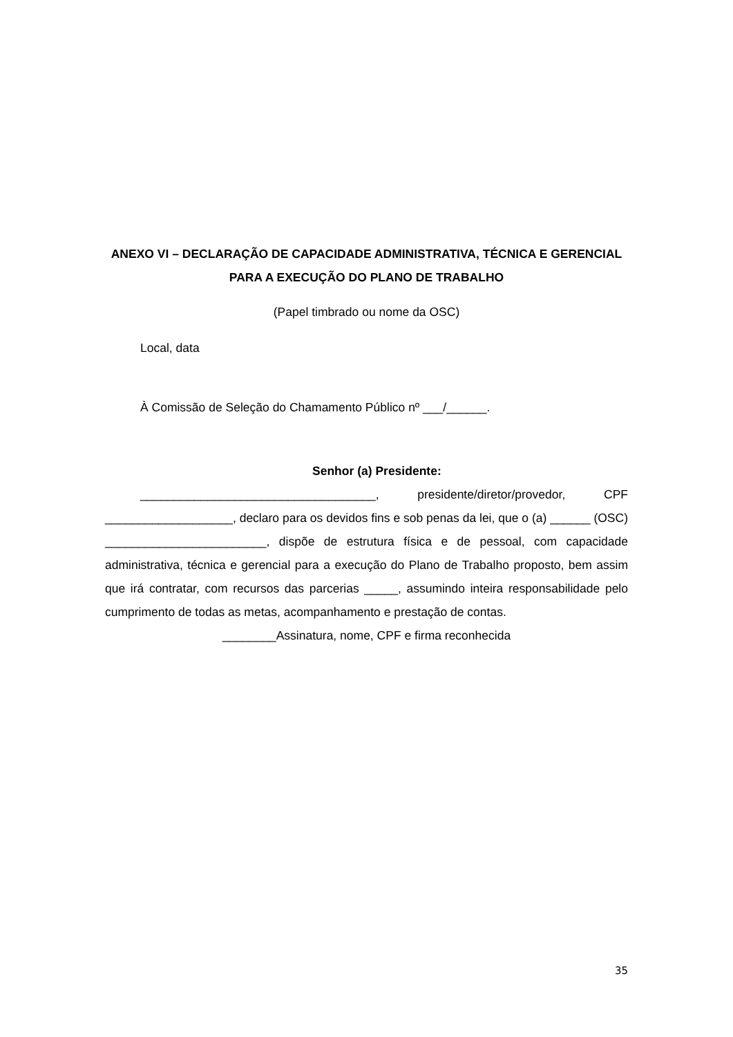ANEXO VI – DECLARAÇÃO DE CAPACIDADE ADMINISTRATIVA, TÉCNICA E GERENCIAL PARA A EXECUÇÃO DO PLANO DE TRABALHO
(Papel timbrado ou nome da OSC)
Local, data
À Comissão de Seleção do Chamamento Público nº ___/______.
Senhor (a) Presidente:
___________________________________, presidente/diretor/provedor, CPF ___________________, declaro para os devidos fins e sob penas da lei, que o (a) ______ (OSC) ________________________, dispõe de estrutura física e de pessoal, com capacidade administrativa, técnica e gerencial para a execução do Plano de Trabalho proposto, bem assim que irá contratar, com recursos das parcerias _____, assumindo inteira responsabilidade pelo cumprimento de todas as metas, acompanhamento e prestação de contas.
________Assinatura, nome, CPF e firma reconhecida
35